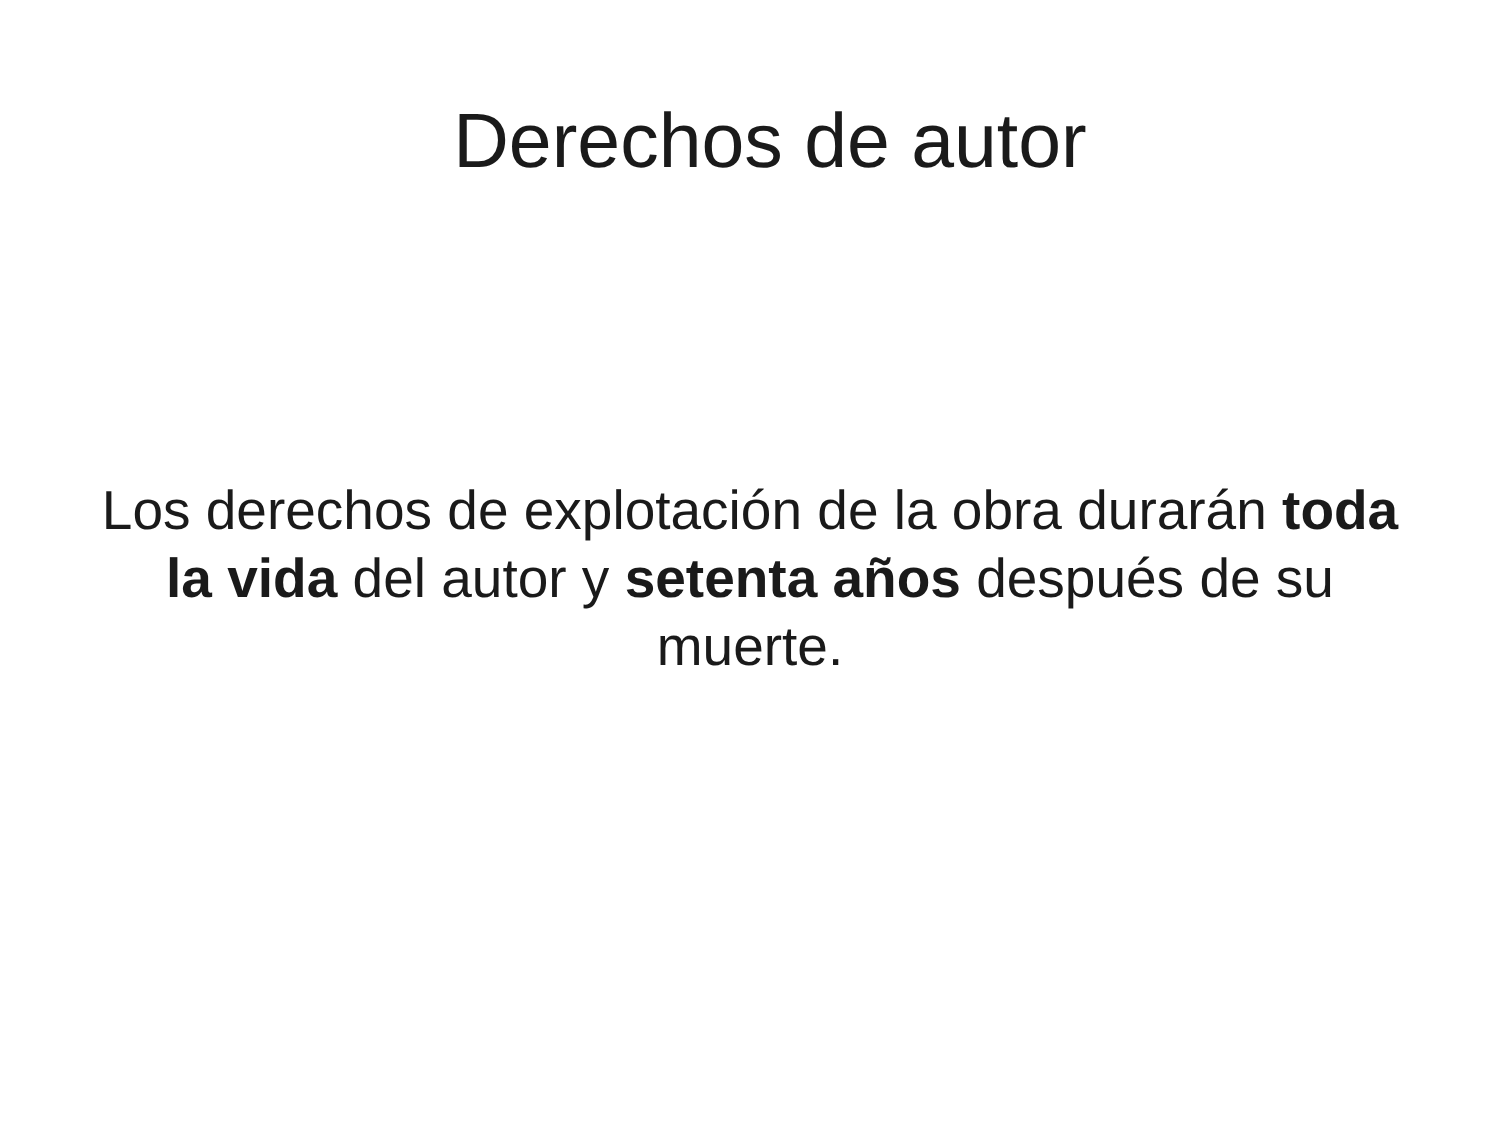Derechos de autor
Los derechos de explotación de la obra durarán toda la vida del autor y setenta años después de su muerte.